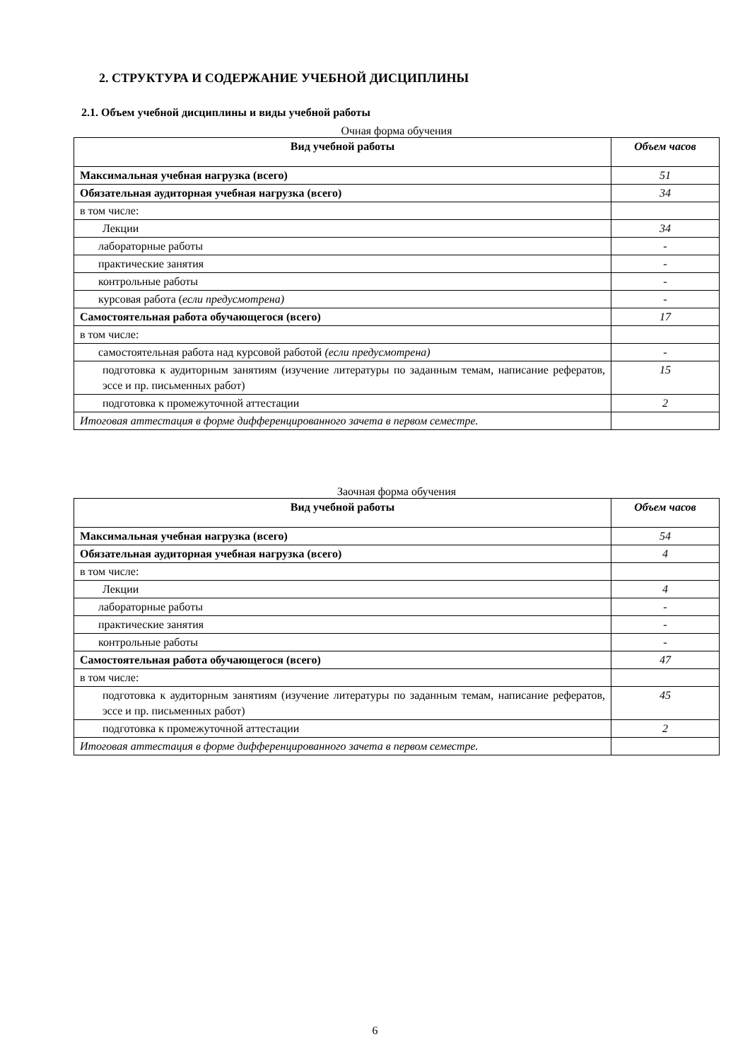2. СТРУКТУРА И СОДЕРЖАНИЕ УЧЕБНОЙ ДИСЦИПЛИНЫ
2.1. Объем учебной дисциплины и виды учебной работы
Очная форма обучения
| Вид учебной работы | Объем часов |
| --- | --- |
| Максимальная учебная нагрузка (всего) | 51 |
| Обязательная аудиторная учебная нагрузка (всего) | 34 |
| в том числе: | |
| Лекции | 34 |
| лабораторные работы | - |
| практические занятия | - |
| контрольные работы | - |
| курсовая работа ( если предусмотрена) | - |
| Самостоятельная работа обучающегося (всего) | 17 |
| в том числе: | |
| самостоятельная работа над курсовой работой (если предусмотрена) | - |
| подготовка к аудиторным занятиям (изучение литературы по заданным темам, написание рефератов, эссе и пр. письменных работ) | 15 |
| подготовка к промежуточной аттестации | 2 |
| Итоговая аттестация в форме дифференцированного зачета в первом семестре. | |
Заочная форма обучения
| Вид учебной работы | Объем часов |
| --- | --- |
| Максимальная учебная нагрузка (всего) | 54 |
| Обязательная аудиторная учебная нагрузка (всего) | 4 |
| в том числе: | |
| Лекции | 4 |
| лабораторные работы | - |
| практические занятия | - |
| контрольные работы | - |
| Самостоятельная работа обучающегося (всего) | 47 |
| в том числе: | |
| подготовка к аудиторным занятиям (изучение литературы по заданным темам, написание рефератов, эссе и пр. письменных работ) | 45 |
| подготовка к промежуточной аттестации | 2 |
| Итоговая аттестация в форме дифференцированного зачета в первом семестре. | |
6